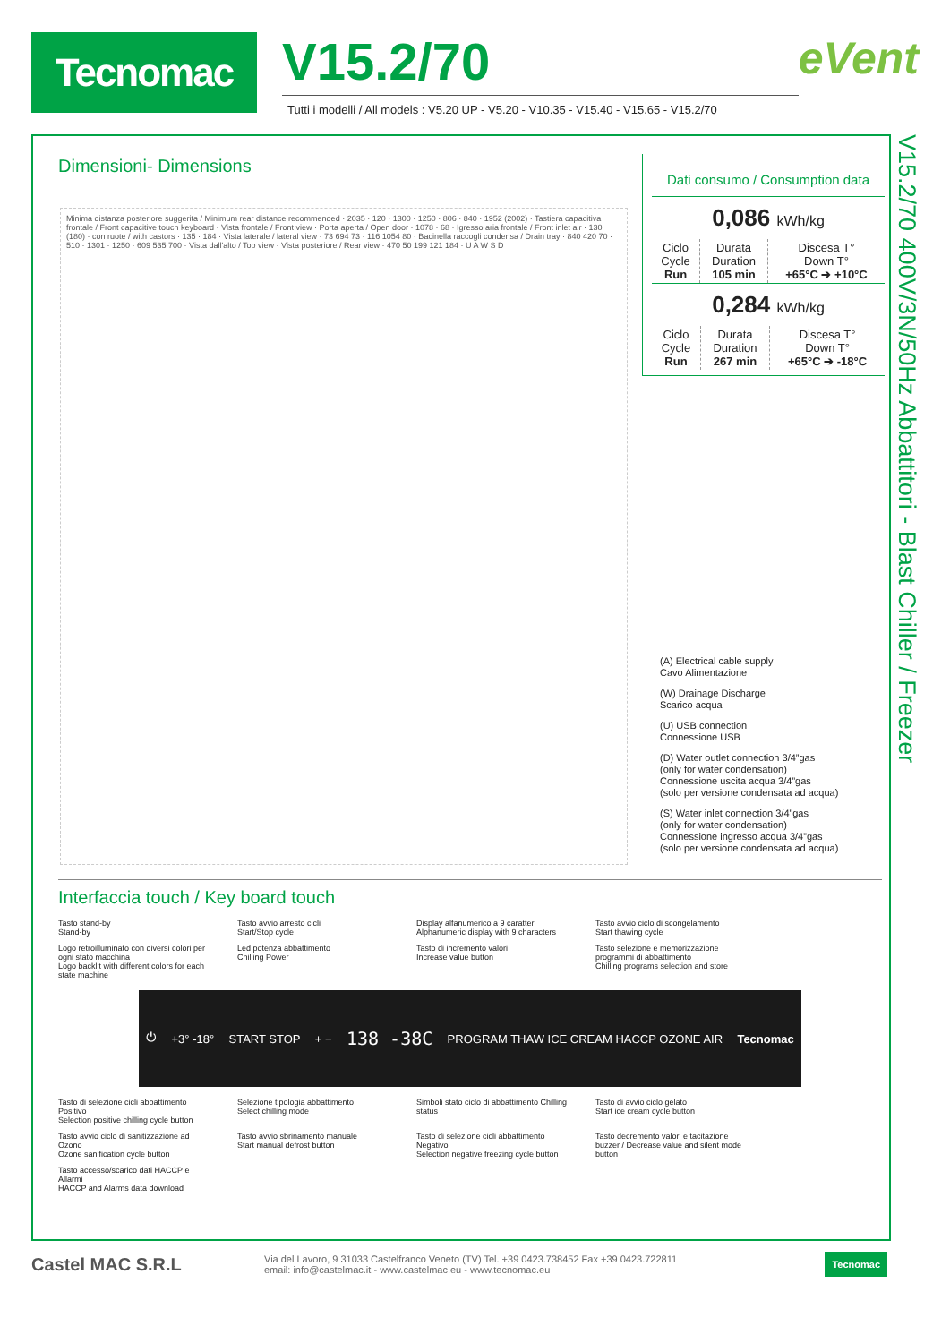Tecnomac
V15.2/70
Tutti i modelli / All models : V5.20 UP - V5.20 - V10.35 - V15.40 - V15.65 - V15.2/70
eVent
V15.2/70 400V/3N/50Hz Abbattitori - Blast Chiller / Freezer
Dimensioni- Dimensions
Minima distanza posteriore suggerita / Minimum rear distance recommended · 2035 · 120 · 1300 · 1250 · 806 · 840 · 1952 (2002) · Tastiera capacitiva frontale / Front capacitive touch keyboard · Vista frontale / Front view · Porta aperta / Open door · 1078 · 68 · Igresso aria frontale / Front inlet air · 130 (180) · con ruote / with castors · 135 · 184 · Vista laterale / lateral view · 73 694 73 · 116 1054 80 · Bacinella raccogli condensa / Drain tray · 840 420 70 · 510 · 1301 · 1250 · 609 535 700 · Vista dall'alto / Top view · Vista posteriore / Rear view · 470 50 199 121 184 · U A W S D
Dati consumo / Consumption data
0,086 kWh/kg
| Ciclo Cycle Run | Durata Duration 105 min | Discesa T° Down T° +65°C ➔ +10°C |
0,284 kWh/kg
| Ciclo Cycle Run | Durata Duration 267 min | Discesa T° Down T° +65°C ➔ -18°C |
(A) Electrical cable supply
Cavo Alimentazione
(W) Drainage Discharge
Scarico acqua
(U) USB connection
Connessione USB
(D) Water outlet connection 3/4”gas
(only for water condensation)
Connessione uscita acqua 3/4”gas
(solo per versione condensata ad acqua)
(S) Water inlet connection 3/4”gas
(only for water condensation)
Connessione ingresso acqua 3/4”gas
(solo per versione condensata ad acqua)
Interfaccia touch / Key board touch
Tasto stand-by
Stand-by
Tasto avvio arresto cicli
Start/Stop cycle
Display alfanumerico a 9 caratteri
Alphanumeric display with 9 characters
Tasto avvio ciclo di scongelamento
Start thawing cycle
Logo retroilluminato con diversi colori per ogni stato macchina
Logo backlit with different colors for each state machine
Led potenza abbattimento
Chilling Power
Tasto di incremento valori
Increase value button
Tasto selezione e memorizzazione programmi di abbattimento
Chilling programs selection and store
⏻ +3° -18° START STOP + − 138 -38C PROGRAM THAW ICE CREAM HACCP OZONE AIR Tecnomac
Tasto di selezione cicli abbattimento Positivo
Selection positive chilling cycle button
Selezione tipologia abbattimento
Select chilling mode
Simboli stato ciclo di abbattimento Chilling status
Tasto di avvio ciclo gelato
Start ice cream cycle button
Tasto avvio ciclo di sanitizzazione ad Ozono
Ozone sanification cycle button
Tasto avvio sbrinamento manuale
Start manual defrost button
Tasto di selezione cicli abbattimento Negativo
Selection negative freezing cycle button
Tasto decremento valori e tacitazione buzzer / Decrease value and silent mode button
Tasto accesso/scarico dati HACCP e Allarmi
HACCP and Alarms data download
Castel MAC S.R.L
Via del Lavoro, 9 31033 Castelfranco Veneto (TV) Tel. +39 0423.738452 Fax +39 0423.722811
email: info@castelmac.it - www.castelmac.eu - www.tecnomac.eu
Tecnomac